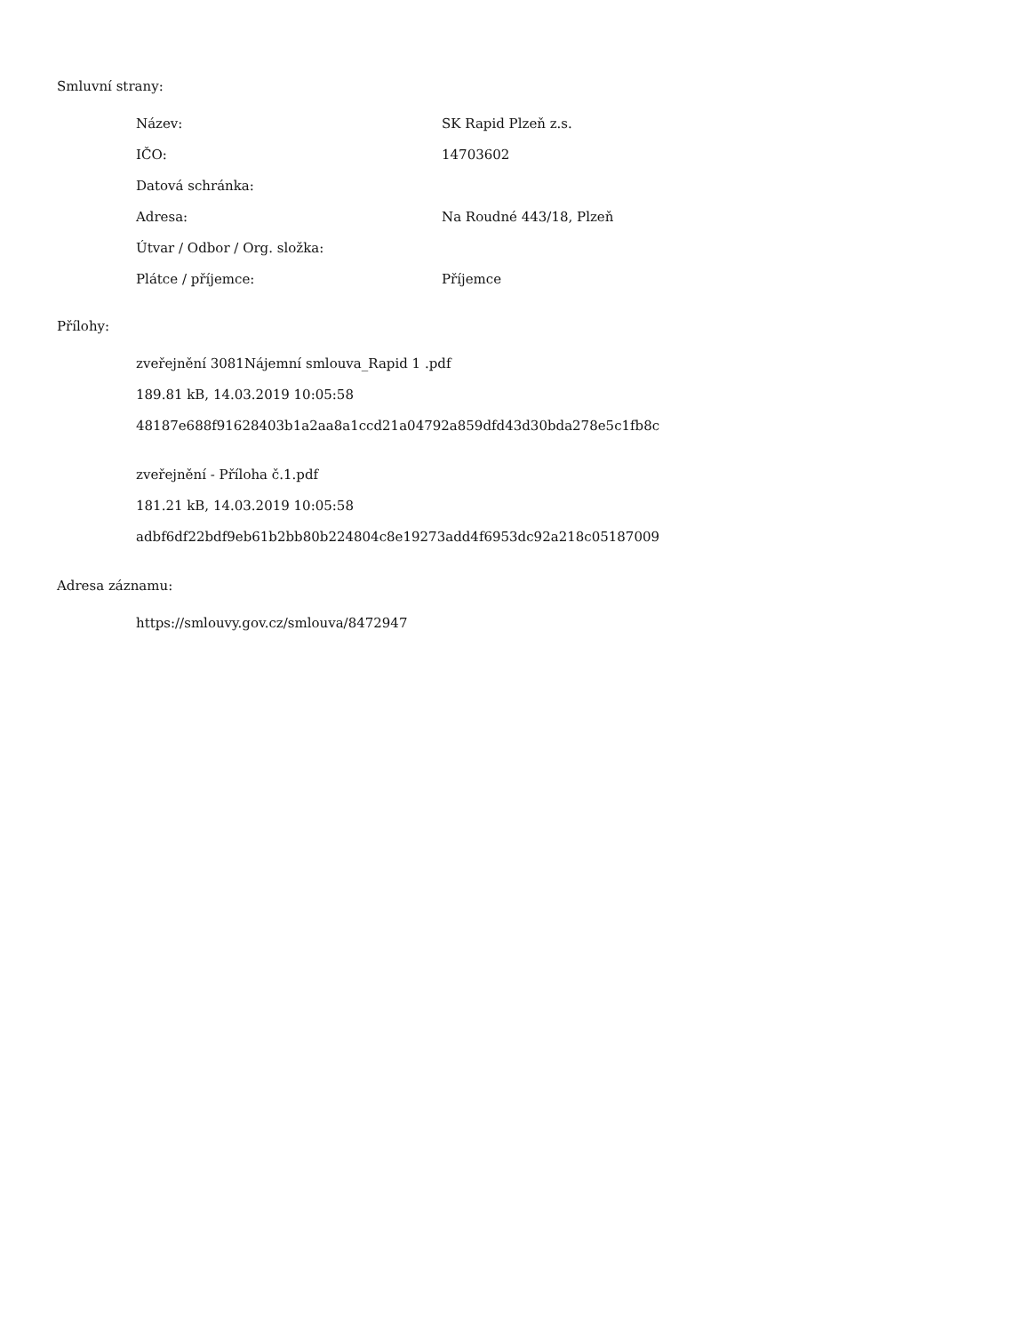Smluvní strany:
| Název: | SK Rapid Plzeň z.s. |
| IČO: | 14703602 |
| Datová schránka: | |
| Adresa: | Na Roudné 443/18, Plzeň |
| Útvar / Odbor / Org. složka: | |
| Plátce / příjemce: | Příjemce |
Přílohy:
zveřejnění 3081Nájemní smlouva_Rapid 1 .pdf
189.81 kB, 14.03.2019 10:05:58
48187e688f91628403b1a2aa8a1ccd21a04792a859dfd43d30bda278e5c1fb8c
zveřejnění - Příloha č.1.pdf
181.21 kB, 14.03.2019 10:05:58
adbf6df22bdf9eb61b2bb80b224804c8e19273add4f6953dc92a218c05187009
Adresa záznamu:
https://smlouvy.gov.cz/smlouva/8472947